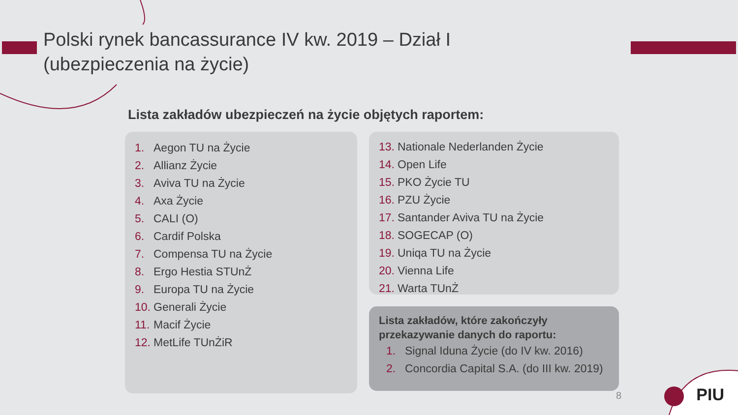Polski rynek bancassurance IV kw. 2019 – Dział I
(ubezpieczenia na życie)
Lista zakładów ubezpieczeń na życie objętych raportem:
1. Aegon TU na Życie
2. Allianz Życie
3. Aviva TU na Życie
4. Axa Życie
5. CALI (O)
6. Cardif Polska
7. Compensa TU na Życie
8. Ergo Hestia STUnŻ
9. Europa TU na Życie
10. Generali Życie
11. Macif Życie
12. MetLife TUnŻiR
13. Nationale Nederlanden Życie
14. Open Life
15. PKO Życie TU
16. PZU Życie
17. Santander Aviva TU na Życie
18. SOGECAP (O)
19. Uniqa TU na Życie
20. Vienna Life
21. Warta TUnŻ
Lista zakładów, które zakończyły
przekazywanie danych do raportu:
1. Signal Iduna Życie (do IV kw. 2016)
2. Concordia Capital S.A. (do III kw. 2019)
8 PIU